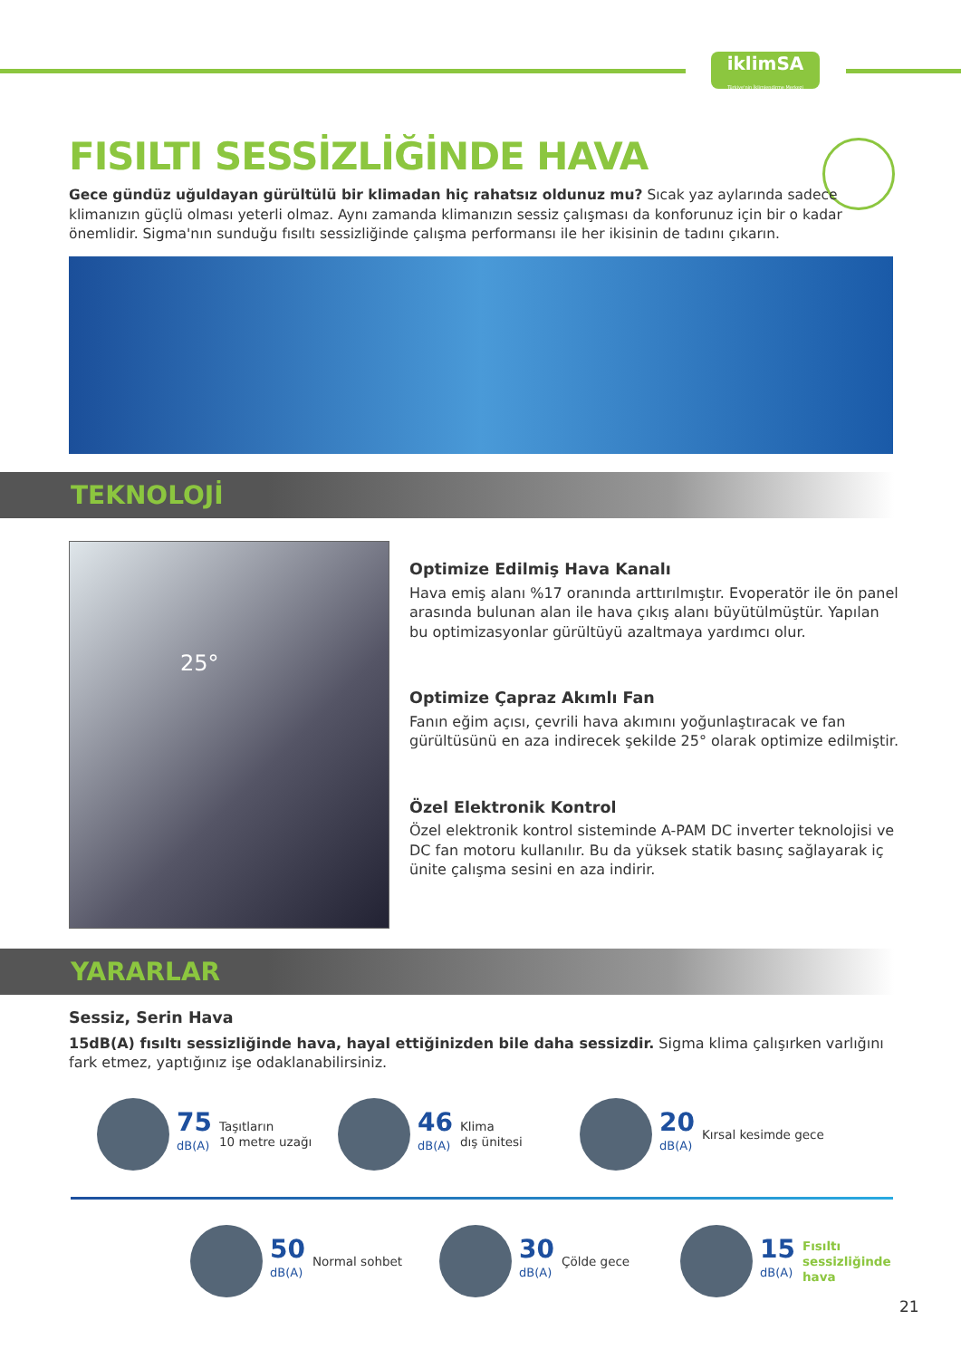iklimSA
Türkiye'nin İklimlendirme Merkezi
FISILTI SESSİZLİĞİNDE HAVA
Gece gündüz uğuldayan gürültülü bir klimadan hiç rahatsız oldunuz mu? Sıcak yaz aylarında sadece klimanızın güçlü olması yeterli olmaz. Aynı zamanda klimanızın sessiz çalışması da konforunuz için bir o kadar önemlidir. Sigma'nın sunduğu fısıltı sessizliğinde çalışma performansı ile her ikisinin de tadını çıkarın.
TEKNOLOJİ
25°
Optimize Edilmiş Hava Kanalı
Hava emiş alanı %17 oranında arttırılmıştır. Evoperatör ile ön panel arasında bulunan alan ile hava çıkış alanı büyütülmüştür. Yapılan bu optimizasyonlar gürültüyü azaltmaya yardımcı olur.
Optimize Çapraz Akımlı Fan
Fanın eğim açısı, çevrili hava akımını yoğunlaştıracak ve fan gürültüsünü en aza indirecek şekilde 25° olarak optimize edilmiştir.
Özel Elektronik Kontrol
Özel elektronik kontrol sisteminde A-PAM DC inverter teknolojisi ve DC fan motoru kullanılır. Bu da yüksek statik basınç sağlayarak iç ünite çalışma sesini en aza indirir.
YARARLAR
Sessiz, Serin Hava
15dB(A) fısıltı sessizliğinde hava, hayal ettiğinizden bile daha sessizdir. Sigma klima çalışırken varlığını fark etmez, yaptığınız işe odaklanabilirsiniz.
75
dB(A)
Taşıtların
10 metre uzağı
46
dB(A)
Klima
dış ünitesi
20
dB(A)
Kırsal kesimde gece
50
dB(A)
Normal sohbet
30
dB(A)
Çölde gece
15
dB(A)
Fısıltı
sessizliğinde
hava
21